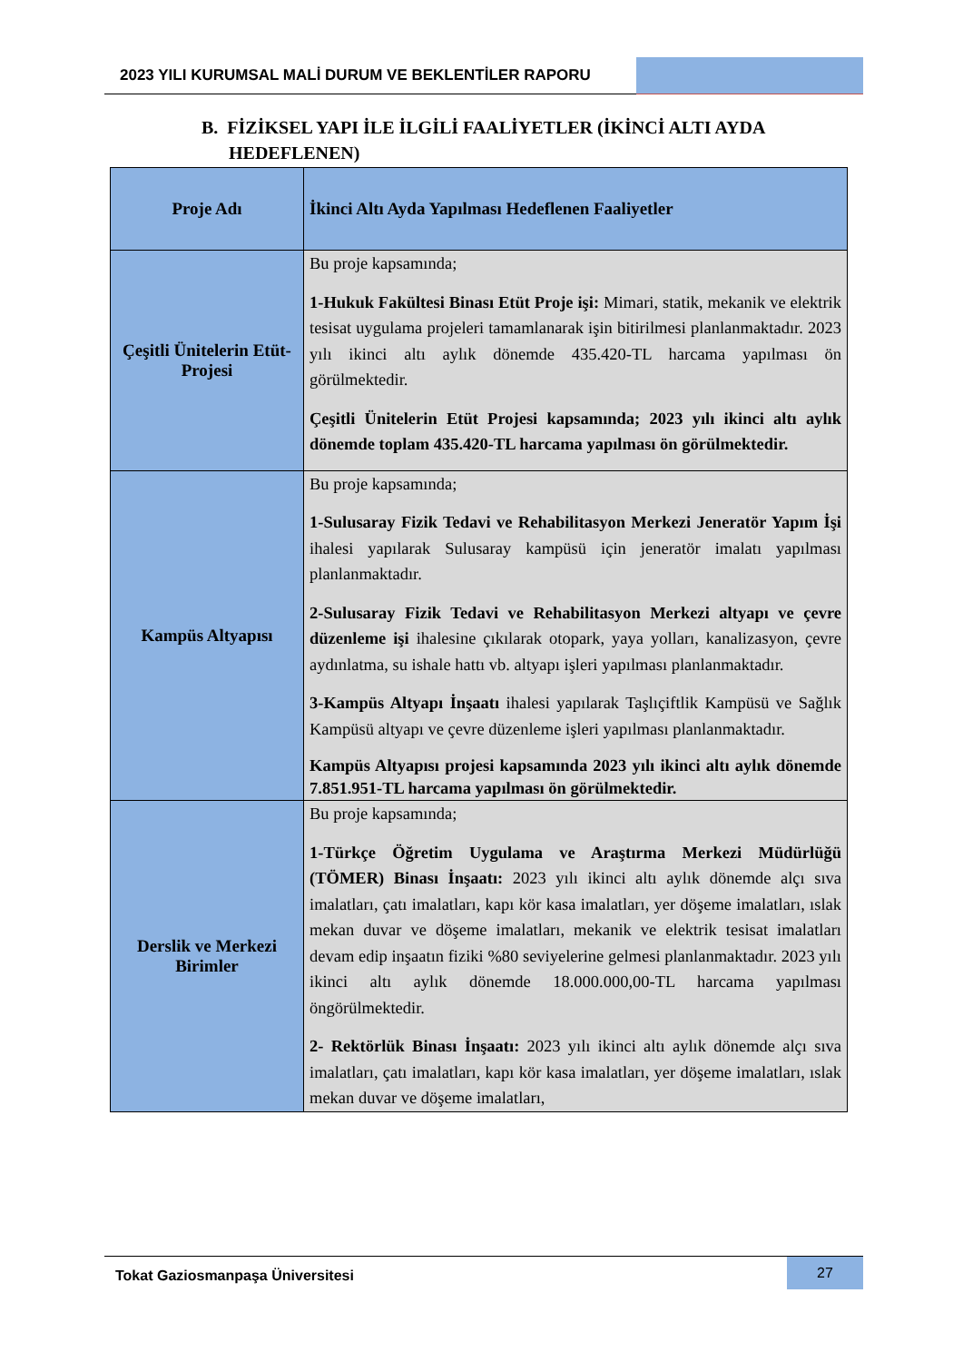2023 YILI KURUMSAL MALİ DURUM VE BEKLENTİLER RAPORU
B. FİZİKSEL YAPI İLE İLGİLİ FAALİYETLER (İKİNCİ ALTI AYDA
HEDEFLENEN)
| Proje Adı | İkinci Altı Ayda Yapılması Hedeflenen Faaliyetler |
| --- | --- |
| Çeşitli Ünitelerin Etüt-Projesi | Bu proje kapsamında; 1-Hukuk Fakültesi Binası Etüt Proje işi: Mimari, statik, mekanik ve elektrik tesisat uygulama projeleri tamamlanarak işin bitirilmesi planlanmaktadır. 2023 yılı ikinci altı aylık dönemde 435.420-TL harcama yapılması ön görülmektedir. Çeşitli Ünitelerin Etüt Projesi kapsamında; 2023 yılı ikinci altı aylık dönemde toplam 435.420-TL harcama yapılması ön görülmektedir. |
| Kampüs Altyapısı | Bu proje kapsamında; 1-Sulusaray Fizik Tedavi ve Rehabilitasyon Merkezi Jeneratör Yapım İşi ihalesi yapılarak Sulusaray kampüsü için jeneratör imalatı yapılması planlanmaktadır. 2-Sulusaray Fizik Tedavi ve Rehabilitasyon Merkezi altyapı ve çevre düzenleme işi ihalesine çıkılarak otopark, yaya yolları, kanalizasyon, çevre aydınlatma, su ishale hattı vb. altyapı işleri yapılması planlanmaktadır. 3-Kampüs Altyapı İnşaatı ihalesi yapılarak Taşlıçiftlik Kampüsü ve Sağlık Kampüsü altyapı ve çevre düzenleme işleri yapılması planlanmaktadır. Kampüs Altyapısı projesi kapsamında 2023 yılı ikinci altı aylık dönemde 7.851.951-TL harcama yapılması ön görülmektedir. |
| Derslik ve Merkezi Birimler | Bu proje kapsamında; 1-Türkçe Öğretim Uygulama ve Araştırma Merkezi Müdürlüğü (TÖMER) Binası İnşaatı: 2023 yılı ikinci altı aylık dönemde alçı sıva imalatları, çatı imalatları, kapı kör kasa imalatları, yer döşeme imalatları, ıslak mekan duvar ve döşeme imalatları, mekanik ve elektrik tesisat imalatları devam edip inşaatın fiziki %80 seviyelerine gelmesi planlanmaktadır. 2023 yılı ikinci altı aylık dönemde 18.000.000,00-TL harcama yapılması öngörülmektedir. 2- Rektörlük Binası İnşaatı: 2023 yılı ikinci altı aylık dönemde alçı sıva imalatları, çatı imalatları, kapı kör kasa imalatları, yer döşeme imalatları, ıslak mekan duvar ve döşeme imalatları, |
Tokat Gaziosmanpaşa Üniversitesi
27